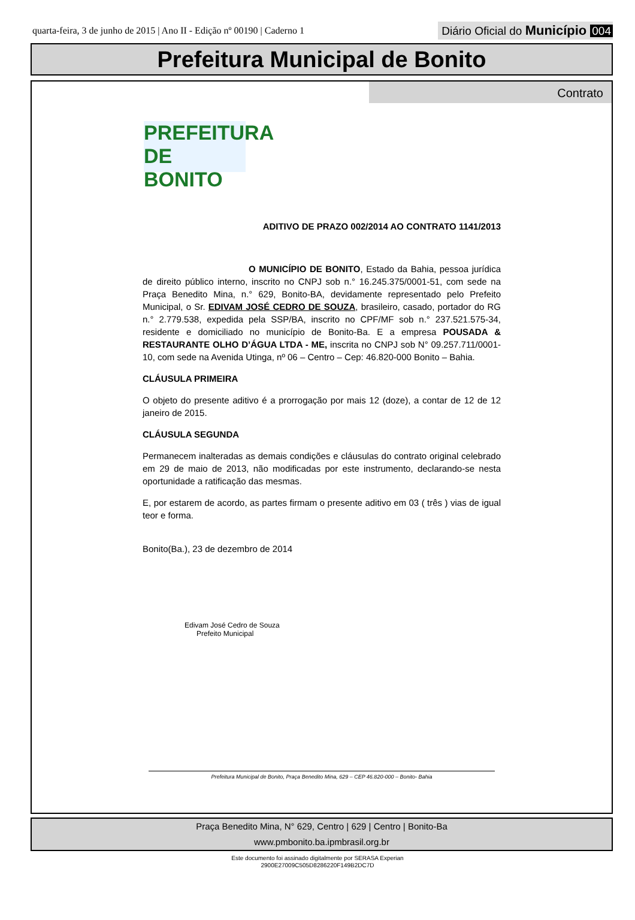quarta-feira, 3 de junho de 2015 | Ano II - Edição nº 00190 | Caderno 1
Diário Oficial do Município 004
Prefeitura Municipal de Bonito
Contrato
PREFEITURA DE
BONITO
ADITIVO DE PRAZO 002/2014 AO CONTRATO 1141/2013
O MUNICÍPIO DE BONITO, Estado da Bahia, pessoa jurídica de direito público interno, inscrito no CNPJ sob n.° 16.245.375/0001-51, com sede na Praça Benedito Mina, n.° 629, Bonito-BA, devidamente representado pelo Prefeito Municipal, o Sr. EDIVAM JOSÉ CEDRO DE SOUZA, brasileiro, casado, portador do RG n.° 2.779.538, expedida pela SSP/BA, inscrito no CPF/MF sob n.° 237.521.575-34, residente e domiciliado no município de Bonito-Ba. E a empresa POUSADA & RESTAURANTE OLHO D’ÁGUA LTDA - ME, inscrita no CNPJ sob N° 09.257.711/0001-10, com sede na Avenida Utinga, nº 06 – Centro – Cep: 46.820-000 Bonito – Bahia.
CLÁUSULA PRIMEIRA
O objeto do presente aditivo é a prorrogação por mais 12 (doze), a contar de 12 de 12 janeiro de 2015.
CLÁUSULA SEGUNDA
Permanecem inalteradas as demais condições e cláusulas do contrato original celebrado em 29 de maio de 2013, não modificadas por este instrumento, declarando-se nesta oportunidade a ratificação das mesmas.
E, por estarem de acordo, as partes firmam o presente aditivo em 03 ( três ) vias de igual teor e forma.
Bonito(Ba.), 23 de dezembro de 2014
Edivam José Cedro de Souza
Prefeito Municipal
Prefeitura Municipal de Bonito, Praça Benedito Mina, 629 – CEP 46.820-000 – Bonito- Bahia
Praça Benedito Mina, N° 629, Centro | 629 | Centro | Bonito-Ba
www.pmbonito.ba.ipmbrasil.org.br
Este documento foi assinado digitalmente por SERASA Experian
2900E27009C505D8286220F149B2DC7D